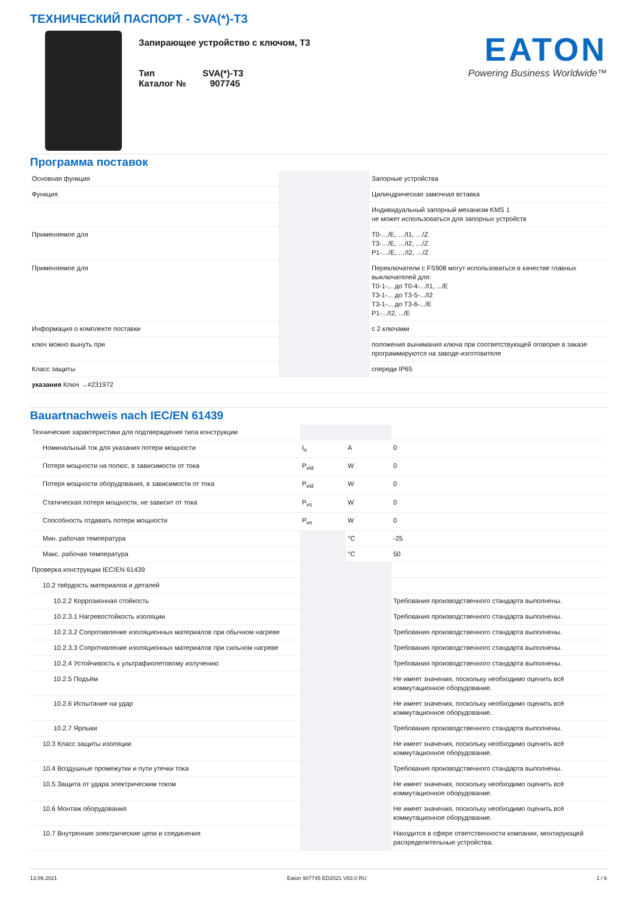ТЕХНИЧЕСКИЙ ПАСПОРТ - SVA(*)-T3
Запирающее устройство с ключом, T3
Тип SVA(*)-T3
Каталог № 907745
EATON
Powering Business Worldwide™
Программа поставок
| Основная функция | | | Запорные устройства |
| Функция | | | Цилиндрическая замочная вставка |
| | | | Индивидуальный запорный механизм KMS 1 не может использоваться для запорных устройств |
| Применяемое для | | | T0-…/E, …/I1, …/Z T3-…/E, …/I2, …/Z P1-…/E, …/I2, …/Z |
| Применяемое для | | | Переключатели с FS908 могут использоваться в качестве главных выключателей для: T0-1-... до T0-4-.../I1, .../E T3-1-... до T3-5-.../I2 T3-1-... до T3-6-.../E P1-.../I2, .../E |
| Информация о комплекте поставки | | | с 2 ключами |
| ключ можно вынуть при | | | положения вынимания ключа при соответствующей оговорке в заказе программируются на заводе-изготовителе |
| Класс защиты | | | спереди IP65 |
| указания Ключ →#231972 | | | |
Bauartnachweis nach IEC/EN 61439
| Технические характеристики для подтверждения типа конструкции | | | |
| Номинальный ток для указания потери мощности | I<sub>n</sub> | A | 0 |
| Потеря мощности на полюс, в зависимости от тока | P<sub>vid</sub> | W | 0 |
| Потеря мощности оборудования, в зависимости от тока | P<sub>vid</sub> | W | 0 |
| Статическая потеря мощности, не зависит от тока | P<sub>vs</sub> | W | 0 |
| Способность отдавать потери мощности | P<sub>ve</sub> | W | 0 |
| Мин. рабочая температура | | °C | -25 |
| Макс. рабочая температура | | °C | 50 |
| Проверка конструкции IEC/EN 61439 | | | |
| 10.2 твёрдость материалов и деталей | | | |
| 10.2.2 Коррозионная стойкость | | | Требования производственного стандарта выполнены. |
| 10.2.3.1 Нагревостойкость изоляции | | | Требования производственного стандарта выполнены. |
| 10.2.3.2 Сопротивление изоляционных материалов при обычном нагреве | | | Требования производственного стандарта выполнены. |
| 10.2.3.3 Сопротивление изоляционных материалов при сильном нагреве | | | Требования производственного стандарта выполнены. |
| 10.2.4 Устойчивость к ультрафиолетовому излучению | | | Требования производственного стандарта выполнены. |
| 10.2.5 Подъём | | | Не имеет значения, поскольку необходимо оценить всё коммутационное оборудование. |
| 10.2.6 Испытание на удар | | | Не имеет значения, поскольку необходимо оценить всё коммутационное оборудование. |
| 10.2.7 Ярлыки | | | Требования производственного стандарта выполнены. |
| 10.3 Класс защиты изоляции | | | Не имеет значения, поскольку необходимо оценить всё коммутационное оборудование. |
| 10.4 Воздушные промежутки и пути утечки тока | | | Требования производственного стандарта выполнены. |
| 10.5 Защита от удара электрическим током | | | Не имеет значения, поскольку необходимо оценить всё коммутационное оборудование. |
| 10.6 Монтаж оборудования | | | Не имеет значения, поскольку необходимо оценить всё коммутационное оборудование. |
| 10.7 Внутренние электрические цепи и соединения | | | Находится в сфере ответственности компании, монтирующей распределительные устройства. |
13.09.2021 Eaton 907745 ED2021 V83.0 RU 1 / 6